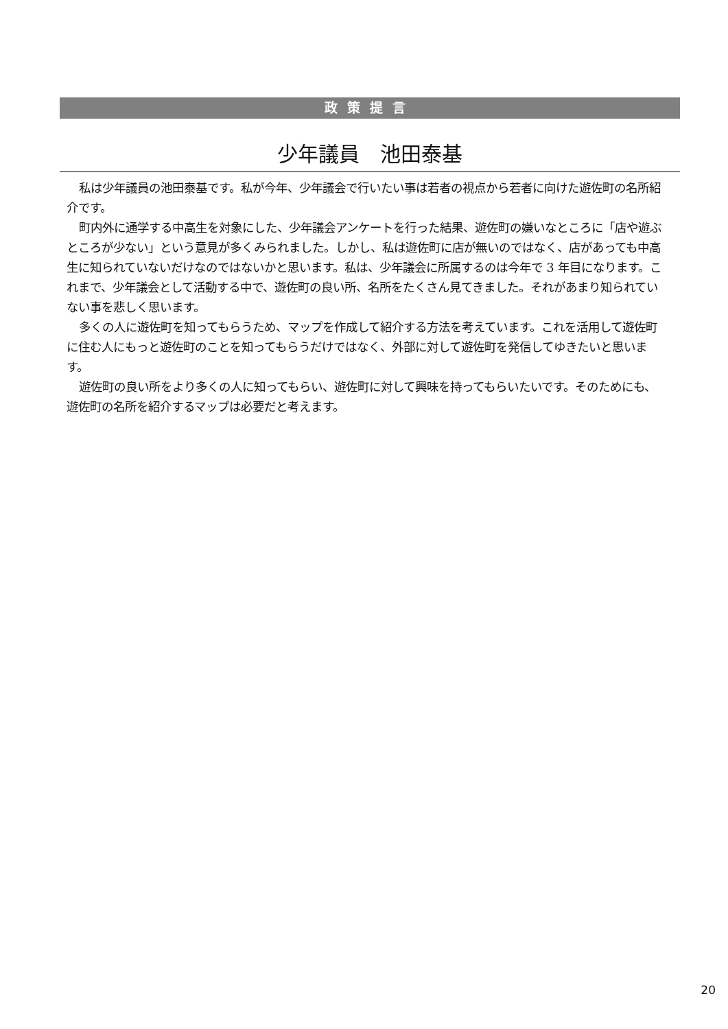政策提言
少年議員　池田泰基
私は少年議員の池田泰基です。私が今年、少年議会で行いたい事は若者の視点から若者に向けた遊佐町の名所紹介です。
町内外に通学する中高生を対象にした、少年議会アンケートを行った結果、遊佐町の嫌いなところに「店や遊ぶところが少ない」という意見が多くみられました。しかし、私は遊佐町に店が無いのではなく、店があっても中高生に知られていないだけなのではないかと思います。私は、少年議会に所属するのは今年で 3 年目になります。これまで、少年議会として活動する中で、遊佐町の良い所、名所をたくさん見てきました。それがあまり知られていない事を悲しく思います。
多くの人に遊佐町を知ってもらうため、マップを作成して紹介する方法を考えています。これを活用して遊佐町に住む人にもっと遊佐町のことを知ってもらうだけではなく、外部に対して遊佐町を発信してゆきたいと思います。
遊佐町の良い所をより多くの人に知ってもらい、遊佐町に対して興味を持ってもらいたいです。そのためにも、遊佐町の名所を紹介するマップは必要だと考えます。
20